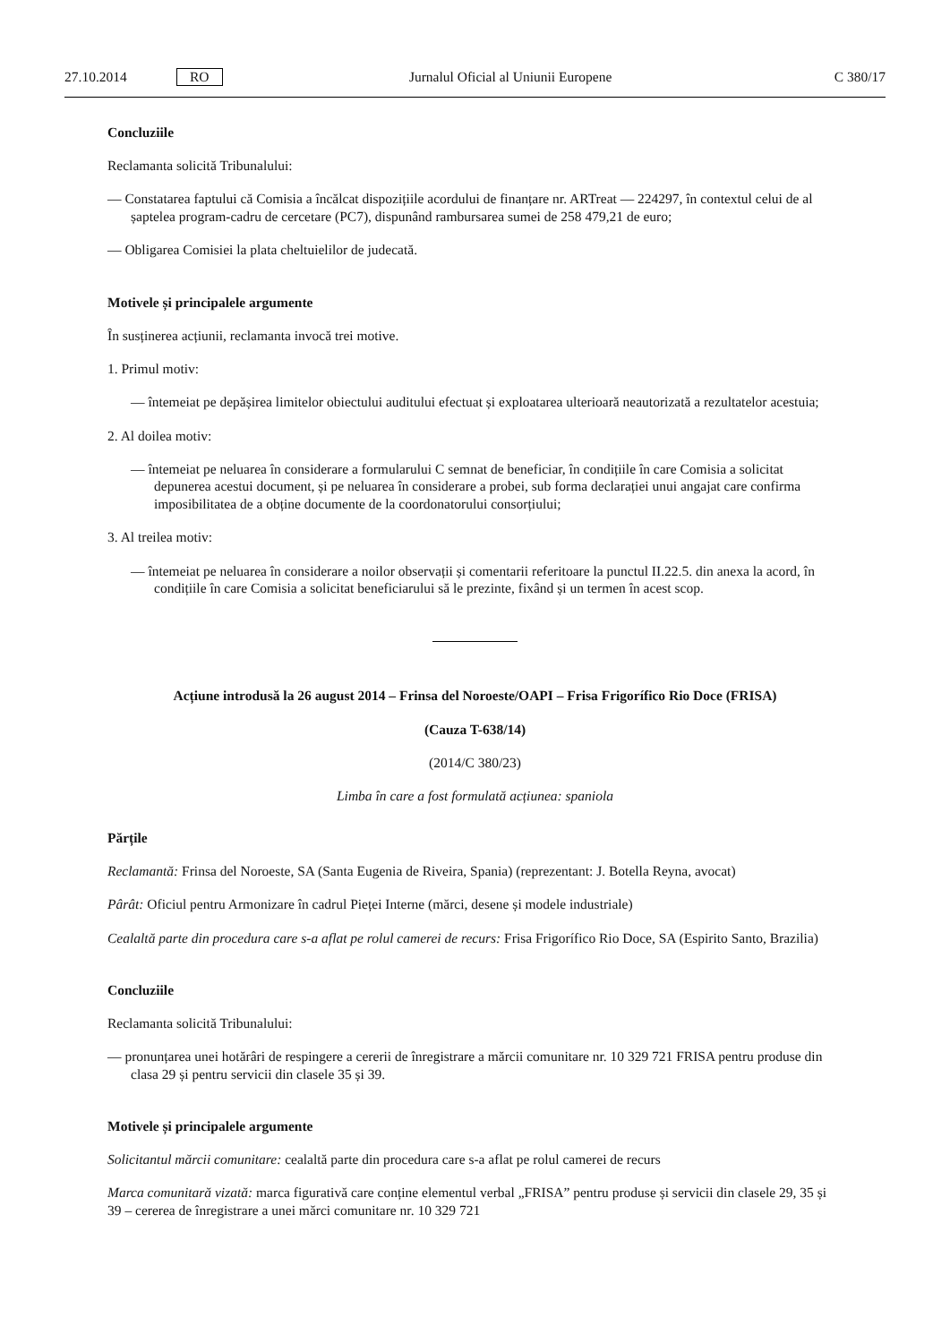27.10.2014 RO Jurnalul Oficial al Uniunii Europene C 380/17
Concluziile
Reclamanta solicită Tribunalului:
— Constatarea faptului că Comisia a încălcat dispozițiile acordului de finanțare nr. ARTreat — 224297, în contextul celui de al șaptelea program-cadru de cercetare (PC7), dispunând rambursarea sumei de 258 479,21 de euro;
— Obligarea Comisiei la plata cheltuielilor de judecată.
Motivele și principalele argumente
În susținerea acțiunii, reclamanta invocă trei motive.
1. Primul motiv:
— întemeiat pe depășirea limitelor obiectului auditului efectuat și exploatarea ulterioară neautorizată a rezultatelor acestuia;
2. Al doilea motiv:
— întemeiat pe neluarea în considerare a formularului C semnat de beneficiar, în condițiile în care Comisia a solicitat depunerea acestui document, și pe neluarea în considerare a probei, sub forma declarației unui angajat care confirma imposibilitatea de a obține documente de la coordonatorului consorțiului;
3. Al treilea motiv:
— întemeiat pe neluarea în considerare a noilor observații și comentarii referitoare la punctul II.22.5. din anexa la acord, în condițiile în care Comisia a solicitat beneficiarului să le prezinte, fixând și un termen în acest scop.
Acțiune introdusă la 26 august 2014 – Frinsa del Noroeste/OAPI – Frisa Frigorífico Rio Doce (FRISA)
(Cauza T-638/14)
(2014/C 380/23)
Limba în care a fost formulată acțiunea: spaniola
Părțile
Reclamantă: Frinsa del Noroeste, SA (Santa Eugenia de Riveira, Spania) (reprezentant: J. Botella Reyna, avocat)
Pârât: Oficiul pentru Armonizare în cadrul Pieței Interne (mărci, desene și modele industriale)
Cealaltă parte din procedura care s-a aflat pe rolul camerei de recurs: Frisa Frigorífico Rio Doce, SA (Espirito Santo, Brazilia)
Concluziile
Reclamanta solicită Tribunalului:
— pronunțarea unei hotărâri de respingere a cererii de înregistrare a mărcii comunitare nr. 10 329 721 FRISA pentru produse din clasa 29 și pentru servicii din clasele 35 și 39.
Motivele și principalele argumente
Solicitantul mărcii comunitare: cealaltă parte din procedura care s-a aflat pe rolul camerei de recurs
Marca comunitară vizată: marca figurativă care conține elementul verbal „FRISA” pentru produse și servicii din clasele 29, 35 și 39 – cererea de înregistrare a unei mărci comunitare nr. 10 329 721